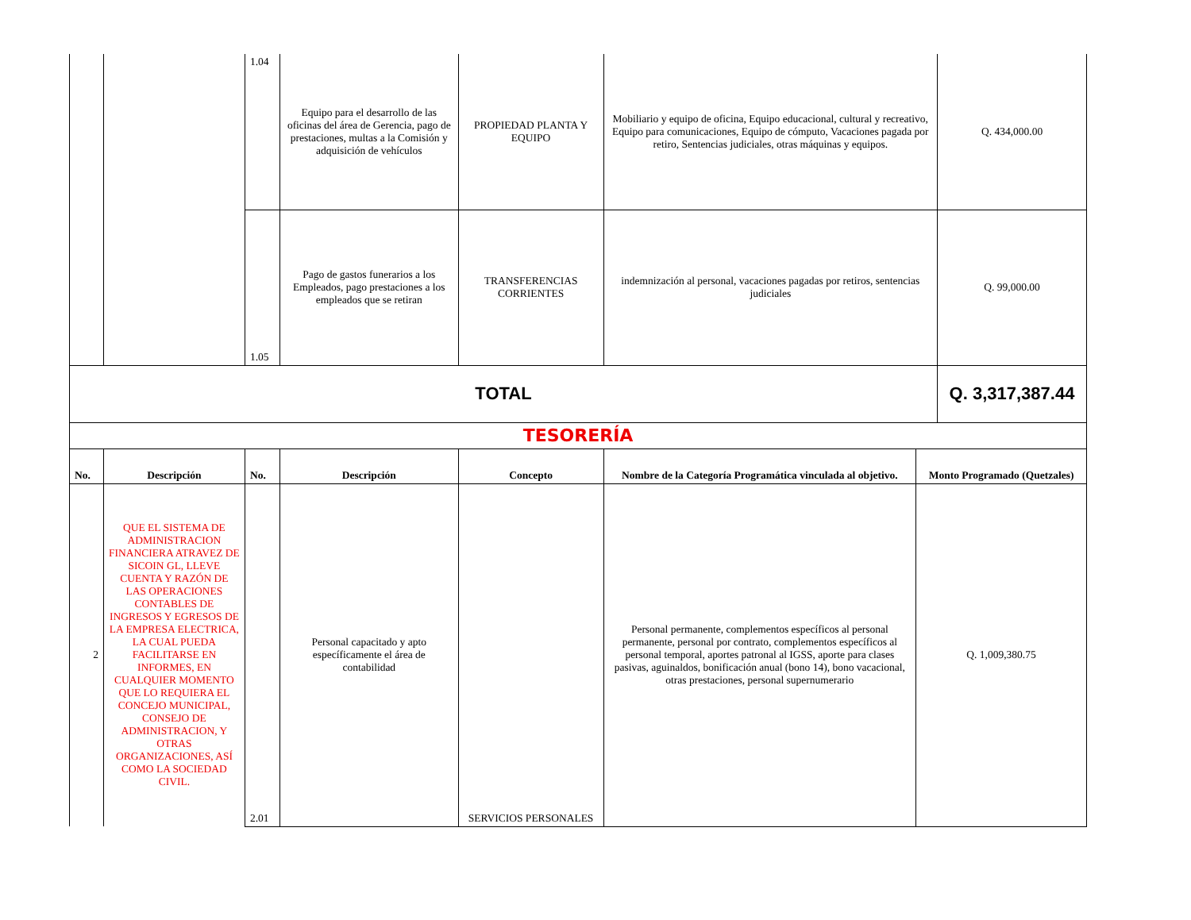| | | 1.04 | Equipo para el desarrollo de las oficinas del área de Gerencia, pago de prestaciones, multas a la Comisión y adquisición de vehículos | PROPIEDAD PLANTA Y EQUIPO | Mobiliario y equipo de oficina, Equipo educacional, cultural y recreativo, Equipo para comunicaciones, Equipo de cómputo, Vacaciones pagada por retiro, Sentencias judiciales, otras máquinas y equipos. | | Q. 434,000.00 |
| | | 1.05 | Pago de gastos funerarios a los Empleados, pago prestaciones a los empleados que se retiran | TRANSFERENCIAS CORRIENTES | indemnización al personal, vacaciones pagadas por retiros, sentencias judiciales | | Q. 99,000.00 |
| TOTAL | | | | | | | Q. 3,317,387.44 |
| TESORERÍA | | | | | | | |
| No. | Descripción | No. | Descripción | Concepto | Nombre de la Categoría Programática vinculada al objetivo. | Monto Programado (Quetzales) | |
| 2 | QUE EL SISTEMA DE ADMINISTRACION FINANCIERA ATRAVEZ DE SICOIN GL, LLEVE CUENTA Y RAZÓN DE LAS OPERACIONES CONTABLES DE INGRESOS Y EGRESOS DE LA EMPRESA ELECTRICA, LA CUAL PUEDA FACILITARSE EN INFORMES, EN CUALQUIER MOMENTO QUE LO REQUIERA EL CONCEJO MUNICIPAL, CONSEJO DE ADMINISTRACION, Y OTRAS ORGANIZACIONES, ASÍ COMO LA SOCIEDAD CIVIL. | 2.01 | Personal capacitado y apto específicamente el área de contabilidad | SERVICIOS PERSONALES | Personal permanente, complementos específicos al personal permanente, personal por contrato, complementos específicos al personal temporal, aportes patronal al IGSS, aporte para clases pasivas, aguinaldos, bonificación anual (bono 14), bono vacacional, otras prestaciones, personal supernumerario | Q. 1,009,380.75 | |